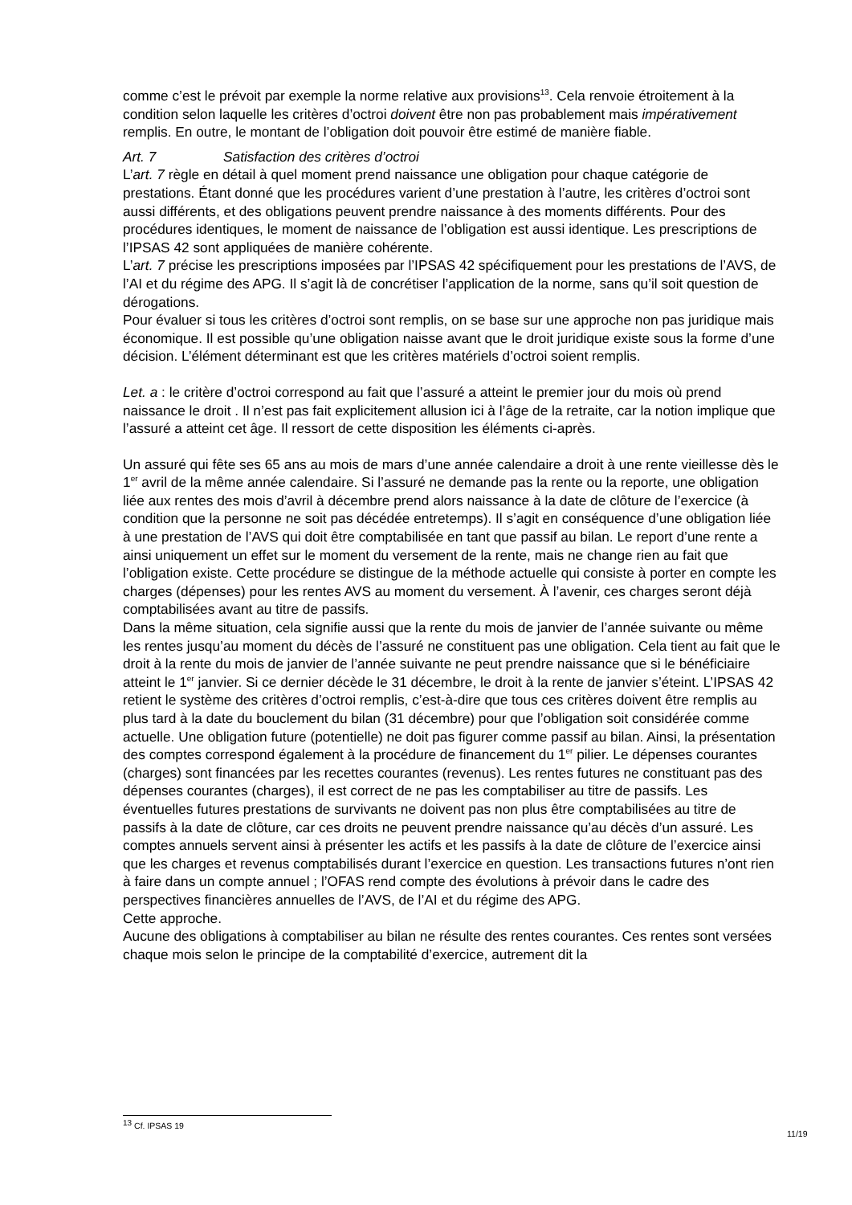comme c’est le prévoit par exemple la norme relative aux provisions<sup>13</sup>. Cela renvoie étroitement à la condition selon laquelle les critères d’octroi doivent être non pas probablement mais impérativement remplis. En outre, le montant de l’obligation doit pouvoir être estimé de manière fiable.
Art. 7 Satisfaction des critères d’octroi
L’art. 7 règle en détail à quel moment prend naissance une obligation pour chaque catégorie de prestations. Étant donné que les procédures varient d’une prestation à l’autre, les critères d’octroi sont aussi différents, et des obligations peuvent prendre naissance à des moments différents. Pour des procédures identiques, le moment de naissance de l’obligation est aussi identique. Les prescriptions de l’IPSAS 42 sont appliquées de manière cohérente.
L’art. 7 précise les prescriptions imposées par l’IPSAS 42 spécifiquement pour les prestations de l’AVS, de l’AI et du régime des APG. Il s’agit là de concrétiser l’application de la norme, sans qu’il soit question de dérogations.
Pour évaluer si tous les critères d’octroi sont remplis, on se base sur une approche non pas juridique mais économique. Il est possible qu’une obligation naisse avant que le droit juridique existe sous la forme d’une décision. L’élément déterminant est que les critères matériels d’octroi soient remplis.
Let. a : le critère d’octroi correspond au fait que l’assuré a atteint le premier jour du mois où prend naissance le droit . Il n’est pas fait explicitement allusion ici à l’âge de la retraite, car la notion implique que l’assuré a atteint cet âge. Il ressort de cette disposition les éléments ci-après.
Un assuré qui fête ses 65 ans au mois de mars d’une année calendaire a droit à une rente vieillesse dès le 1<sup>er</sup> avril de la même année calendaire. Si l’assuré ne demande pas la rente ou la reporte, une obligation liée aux rentes des mois d’avril à décembre prend alors naissance à la date de clôture de l’exercice (à condition que la personne ne soit pas décédée entretemps). Il s’agit en conséquence d’une obligation liée à une prestation de l’AVS qui doit être comptabilisée en tant que passif au bilan. Le report d’une rente a ainsi uniquement un effet sur le moment du versement de la rente, mais ne change rien au fait que l’obligation existe. Cette procédure se distingue de la méthode actuelle qui consiste à porter en compte les charges (dépenses) pour les rentes AVS au moment du versement. À l’avenir, ces charges seront déjà comptabilisées avant au titre de passifs.
Dans la même situation, cela signifie aussi que la rente du mois de janvier de l’année suivante ou même les rentes jusqu’au moment du décès de l’assuré ne constituent pas une obligation. Cela tient au fait que le droit à la rente du mois de janvier de l’année suivante ne peut prendre naissance que si le bénéficiaire atteint le 1<sup>er</sup> janvier. Si ce dernier décède le 31 décembre, le droit à la rente de janvier s’éteint. L’IPSAS 42 retient le système des critères d’octroi remplis, c’est-à-dire que tous ces critères doivent être remplis au plus tard à la date du bouclement du bilan (31 décembre) pour que l’obligation soit considérée comme actuelle. Une obligation future (potentielle) ne doit pas figurer comme passif au bilan. Ainsi, la présentation des comptes correspond également à la procédure de financement du 1<sup>er</sup> pilier. Le dépenses courantes (charges) sont financées par les recettes courantes (revenus). Les rentes futures ne constituant pas des dépenses courantes (charges), il est correct de ne pas les comptabiliser au titre de passifs. Les éventuelles futures prestations de survivants ne doivent pas non plus être comptabilisées au titre de passifs à la date de clôture, car ces droits ne peuvent prendre naissance qu’au décès d’un assuré. Les comptes annuels servent ainsi à présenter les actifs et les passifs à la date de clôture de l’exercice ainsi que les charges et revenus comptabilisés durant l’exercice en question. Les transactions futures n’ont rien à faire dans un compte annuel ; l’OFAS rend compte des évolutions à prévoir dans le cadre des perspectives financières annuelles de l’AVS, de l’AI et du régime des APG.
Cette approche.
Aucune des obligations à comptabiliser au bilan ne résulte des rentes courantes. Ces rentes sont versées chaque mois selon le principe de la comptabilité d’exercice, autrement dit la
<sup>13</sup> Cf. IPSAS 19
11/19